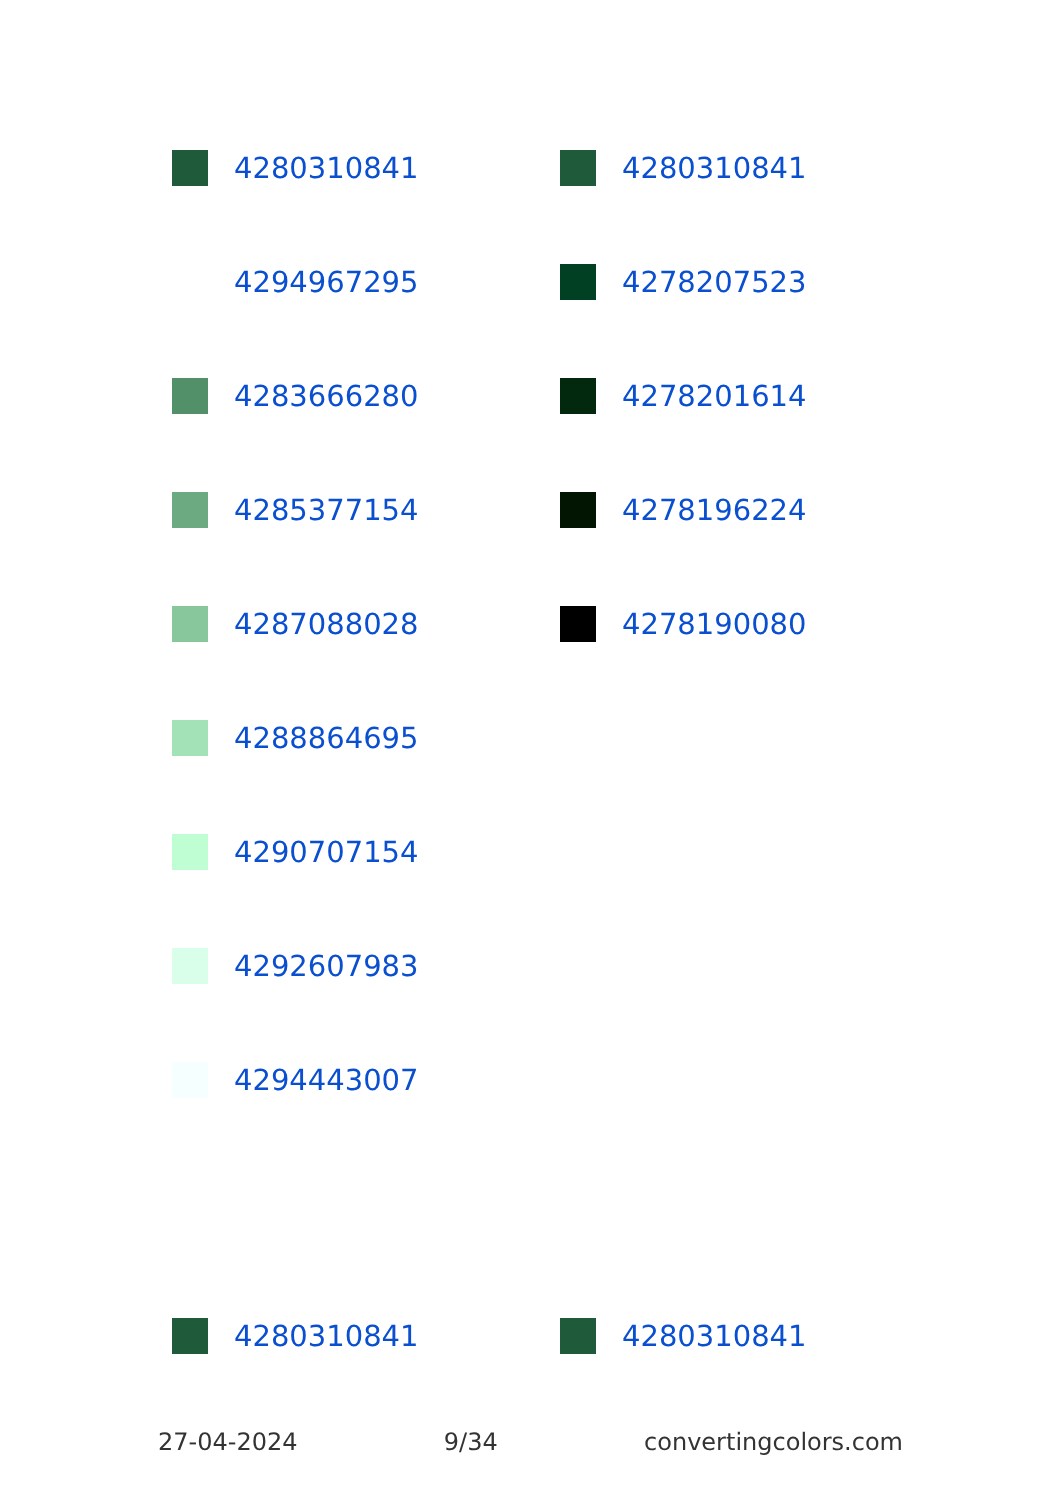4280310841
4294967295
4283666280
4285377154
4287088028
4288864695
4290707154
4292607983
4294443007
4280310841
4278207523
4278201614
4278196224
4278190080
4280310841 4280310841
27-04-2024 9/34 convertingcolors.com